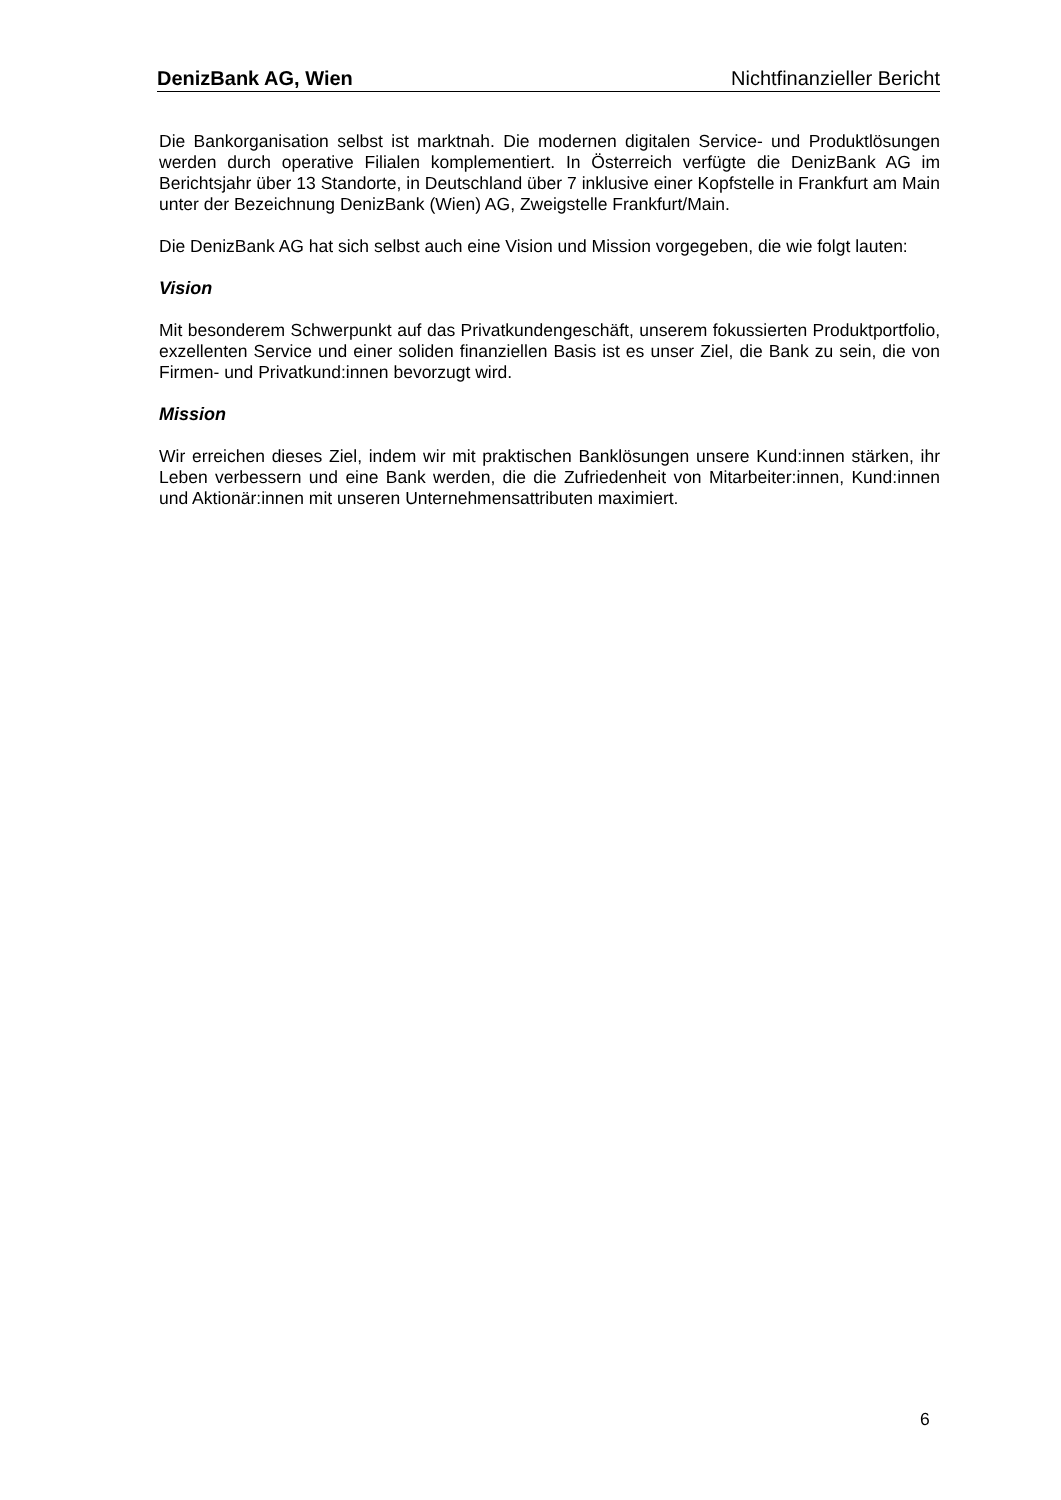DenizBank AG, Wien Nichtfinanzieller Bericht
Die Bankorganisation selbst ist marktnah. Die modernen digitalen Service- und Produktlösungen werden durch operative Filialen komplementiert. In Österreich verfügte die DenizBank AG im Berichtsjahr über 13 Standorte, in Deutschland über 7 inklusive einer Kopfstelle in Frankfurt am Main unter der Bezeichnung DenizBank (Wien) AG, Zweigstelle Frankfurt/Main.
Die DenizBank AG hat sich selbst auch eine Vision und Mission vorgegeben, die wie folgt lauten:
Vision
Mit besonderem Schwerpunkt auf das Privatkundengeschäft, unserem fokussierten Produktportfolio, exzellenten Service und einer soliden finanziellen Basis ist es unser Ziel, die Bank zu sein, die von Firmen- und Privatkund:innen bevorzugt wird.
Mission
Wir erreichen dieses Ziel, indem wir mit praktischen Banklösungen unsere Kund:innen stärken, ihr Leben verbessern und eine Bank werden, die die Zufriedenheit von Mitarbeiter:innen, Kund:innen und Aktionär:innen mit unseren Unternehmensattributen maximiert.
6